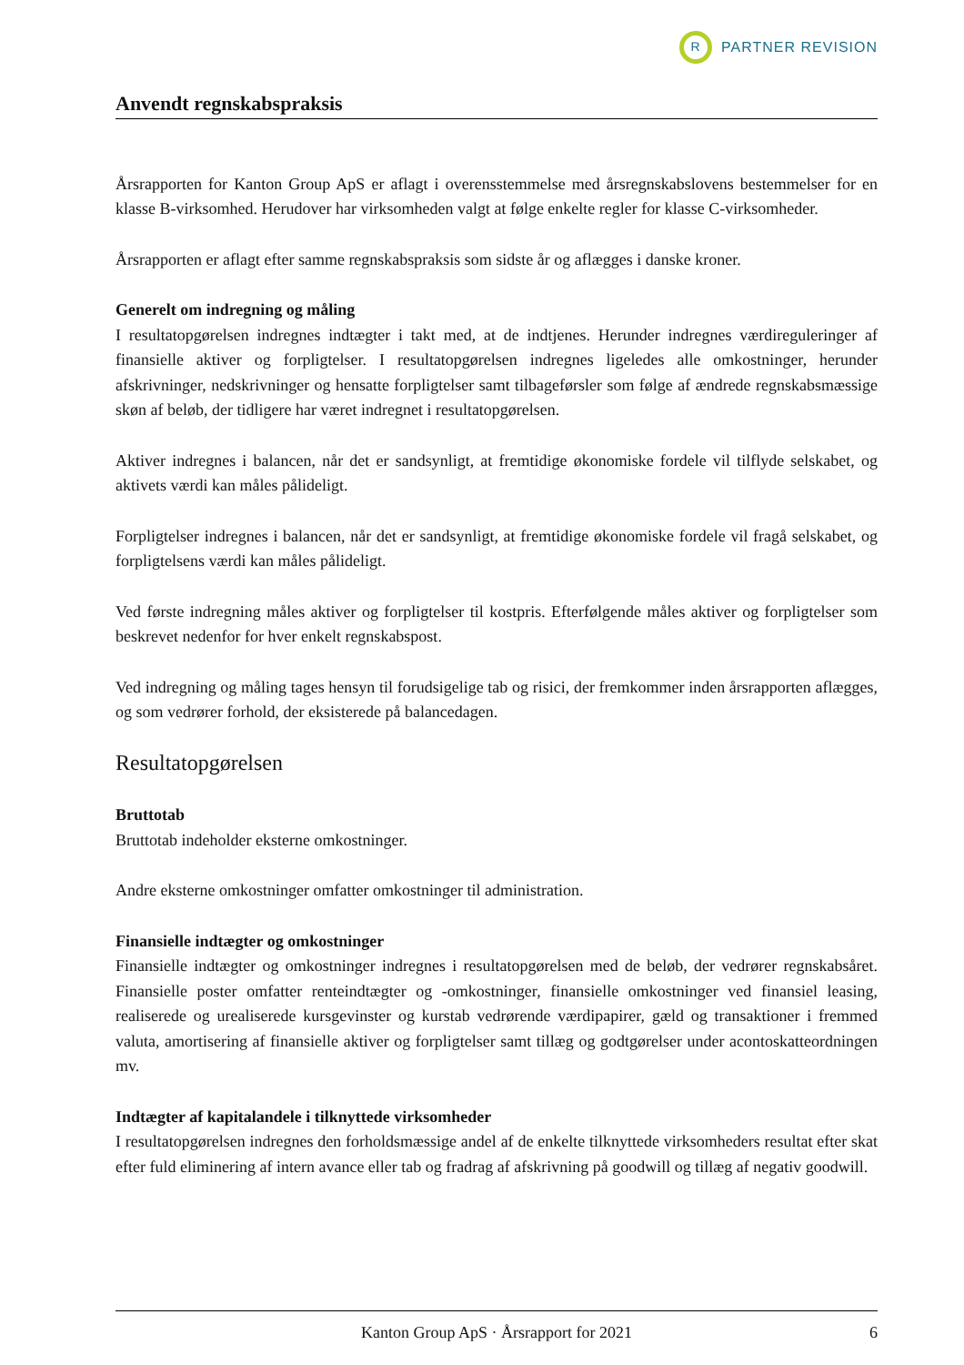R
PARTNER REVISION
Anvendt regnskabspraksis
Årsrapporten for Kanton Group ApS er aflagt i overensstemmelse med årsregnskabslovens bestemmelser for en klasse B-virksomhed. Herudover har virksomheden valgt at følge enkelte regler for klasse C-virksomheder.
Årsrapporten er aflagt efter samme regnskabspraksis som sidste år og aflægges i danske kroner.
Generelt om indregning og måling
I resultatopgørelsen indregnes indtægter i takt med, at de indtjenes. Herunder indregnes værdireguleringer af finansielle aktiver og forpligtelser. I resultatopgørelsen indregnes ligeledes alle omkostninger, herunder afskrivninger, nedskrivninger og hensatte forpligtelser samt tilbageførsler som følge af ændrede regnskabsmæssige skøn af beløb, der tidligere har været indregnet i resultatopgørelsen.
Aktiver indregnes i balancen, når det er sandsynligt, at fremtidige økonomiske fordele vil tilflyde selskabet, og aktivets værdi kan måles pålideligt.
Forpligtelser indregnes i balancen, når det er sandsynligt, at fremtidige økonomiske fordele vil fragå selskabet, og forpligtelsens værdi kan måles pålideligt.
Ved første indregning måles aktiver og forpligtelser til kostpris. Efterfølgende måles aktiver og forpligtelser som beskrevet nedenfor for hver enkelt regnskabspost.
Ved indregning og måling tages hensyn til forudsigelige tab og risici, der fremkommer inden årsrapporten aflægges, og som vedrører forhold, der eksisterede på balancedagen.
Resultatopgørelsen
Bruttotab
Bruttotab indeholder eksterne omkostninger.
Andre eksterne omkostninger omfatter omkostninger til administration.
Finansielle indtægter og omkostninger
Finansielle indtægter og omkostninger indregnes i resultatopgørelsen med de beløb, der vedrører regnskabsåret. Finansielle poster omfatter renteindtægter og -omkostninger, finansielle omkostninger ved finansiel leasing, realiserede og urealiserede kursgevinster og kurstab vedrørende værdipapirer, gæld og transaktioner i fremmed valuta, amortisering af finansielle aktiver og forpligtelser samt tillæg og godtgørelser under acontoskatteordningen mv.
Indtægter af kapitalandele i tilknyttede virksomheder
I resultatopgørelsen indregnes den forholdsmæssige andel af de enkelte tilknyttede virksomheders resultat efter skat efter fuld eliminering af intern avance eller tab og fradrag af afskrivning på goodwill og tillæg af negativ goodwill.
Kanton Group ApS · Årsrapport for 2021 6